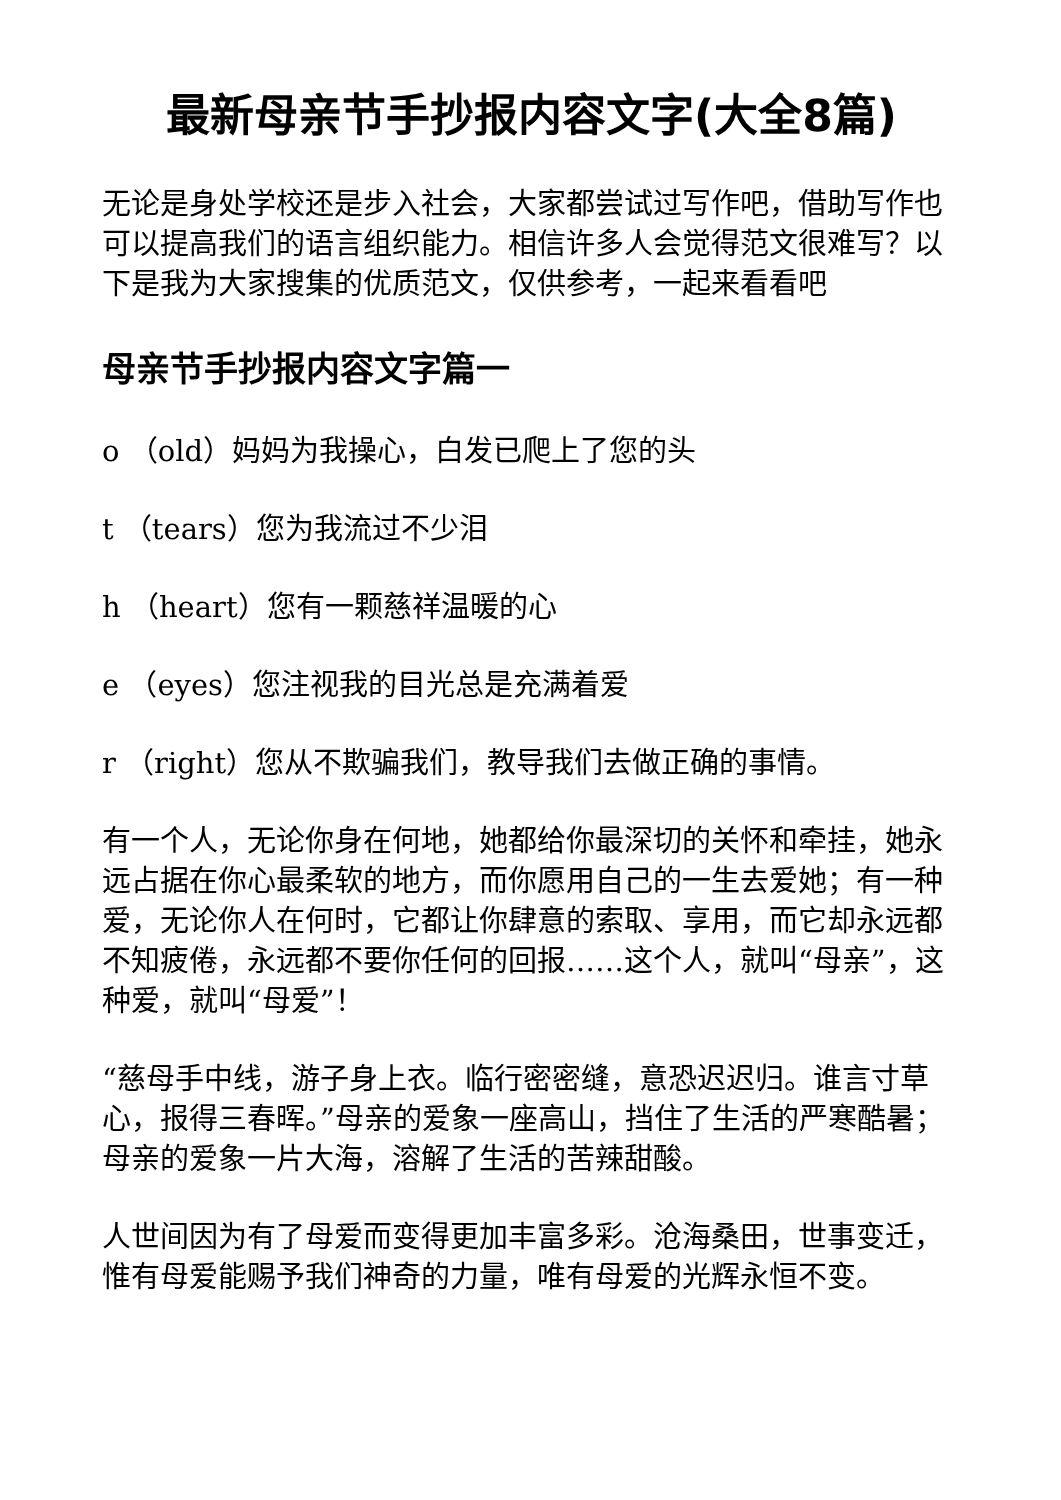最新母亲节手抄报内容文字(大全8篇)
无论是身处学校还是步入社会，大家都尝试过写作吧，借助写作也可以提高我们的语言组织能力。相信许多人会觉得范文很难写？以下是我为大家搜集的优质范文，仅供参考，一起来看看吧
母亲节手抄报内容文字篇一
o （old）妈妈为我操心，白发已爬上了您的头
t （tears）您为我流过不少泪
h （heart）您有一颗慈祥温暖的心
e （eyes）您注视我的目光总是充满着爱
r （right）您从不欺骗我们，教导我们去做正确的事情。
有一个人，无论你身在何地，她都给你最深切的关怀和牵挂，她永远占据在你心最柔软的地方，而你愿用自己的一生去爱她；有一种爱，无论你人在何时，它都让你肆意的索取、享用，而它却永远都不知疲倦，永远都不要你任何的回报……这个人，就叫“母亲”，这种爱，就叫“母爱”！
“慈母手中线，游子身上衣。临行密密缝，意恐迟迟归。谁言寸草心，报得三春晖。”母亲的爱象一座高山，挡住了生活的严寒酷暑；母亲的爱象一片大海，溶解了生活的苦辣甜酸。
人世间因为有了母爱而变得更加丰富多彩。沧海桑田，世事变迁，惟有母爱能赐予我们神奇的力量，唯有母爱的光辉永恒不变。